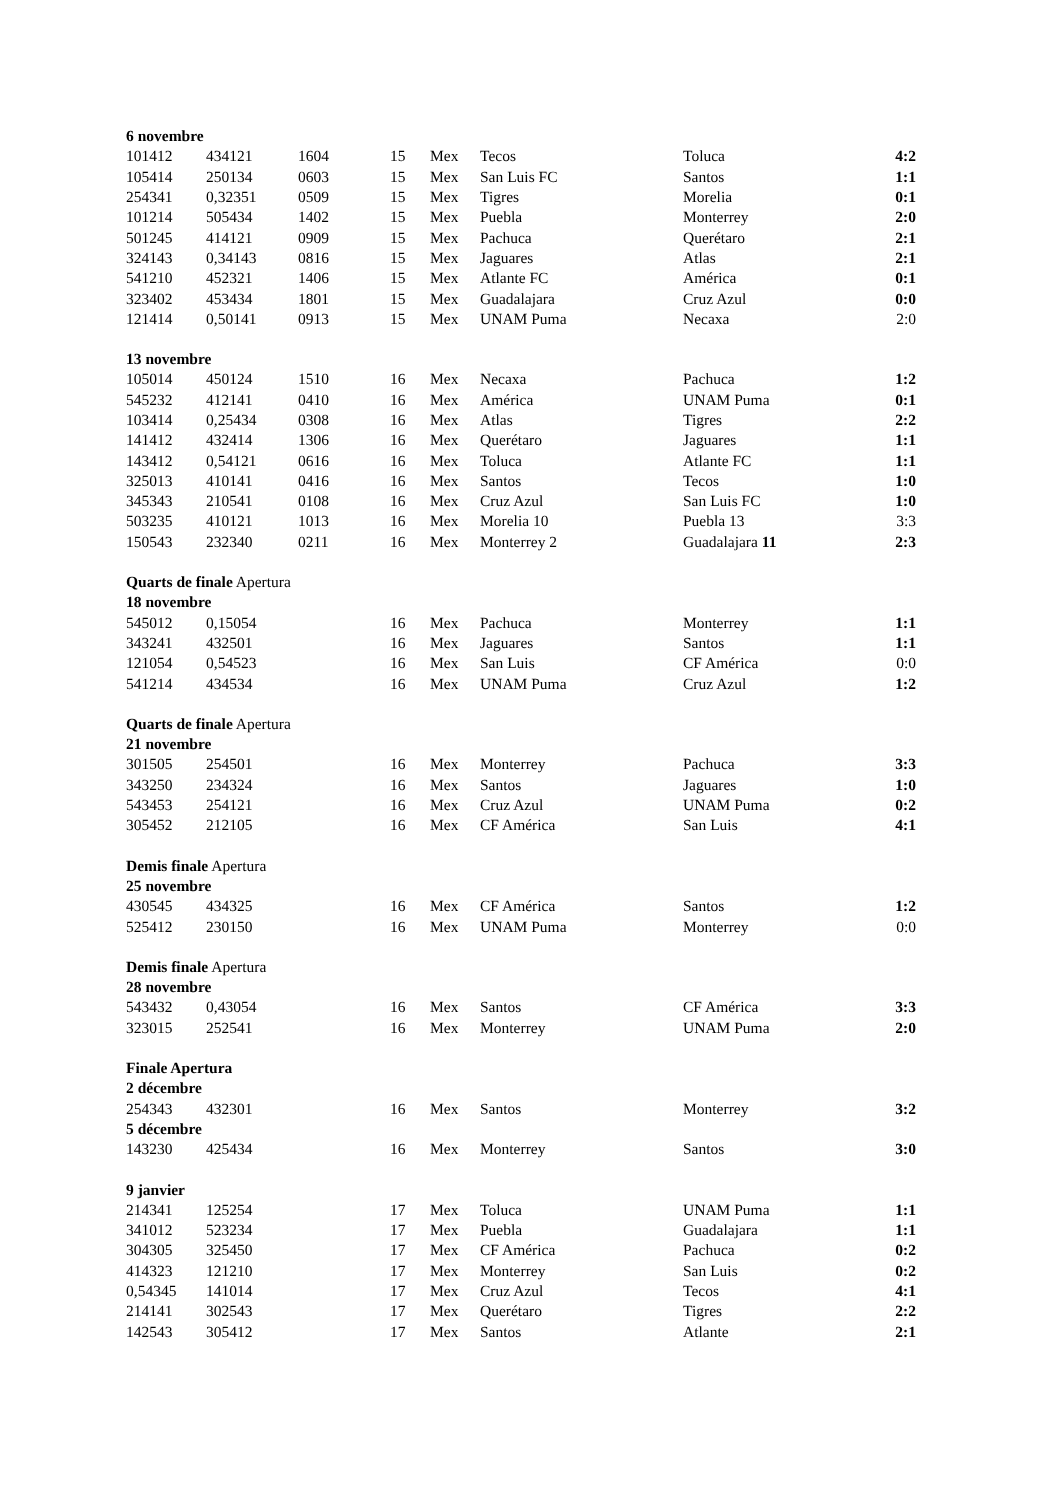| 6 novembre | | | | | | | |
| 101412 | 434121 | 1604 | 15 | Mex | Tecos | Toluca | 4:2 |
| 105414 | 250134 | 0603 | 15 | Mex | San Luis FC | Santos | 1:1 |
| 254341 | 0,32351 | 0509 | 15 | Mex | Tigres | Morelia | 0:1 |
| 101214 | 505434 | 1402 | 15 | Mex | Puebla | Monterrey | 2:0 |
| 501245 | 414121 | 0909 | 15 | Mex | Pachuca | Querétaro | 2:1 |
| 324143 | 0,34143 | 0816 | 15 | Mex | Jaguares | Atlas | 2:1 |
| 541210 | 452321 | 1406 | 15 | Mex | Atlante FC | América | 0:1 |
| 323402 | 453434 | 1801 | 15 | Mex | Guadalajara | Cruz Azul | 0:0 |
| 121414 | 0,50141 | 0913 | 15 | Mex | UNAM Puma | Necaxa | 2:0 |
| 13 novembre | | | | | | | |
| 105014 | 450124 | 1510 | 16 | Mex | Necaxa | Pachuca | 1:2 |
| 545232 | 412141 | 0410 | 16 | Mex | América | UNAM Puma | 0:1 |
| 103414 | 0,25434 | 0308 | 16 | Mex | Atlas | Tigres | 2:2 |
| 141412 | 432414 | 1306 | 16 | Mex | Querétaro | Jaguares | 1:1 |
| 143412 | 0,54121 | 0616 | 16 | Mex | Toluca | Atlante FC | 1:1 |
| 325013 | 410141 | 0416 | 16 | Mex | Santos | Tecos | 1:0 |
| 345343 | 210541 | 0108 | 16 | Mex | Cruz Azul | San Luis FC | 1:0 |
| 503235 | 410121 | 1013 | 16 | Mex | Morelia 10 | Puebla 13 | 3:3 |
| 150543 | 232340 | 0211 | 16 | Mex | Monterrey 2 | Guadalajara 11 | 2:3 |
| Quarts de finale Apertura | | | | | | | |
| 18 novembre | | | | | | | |
| 545012 | 0,15054 | | 16 | Mex | Pachuca | Monterrey | 1:1 |
| 343241 | 432501 | | 16 | Mex | Jaguares | Santos | 1:1 |
| 121054 | 0,54523 | | 16 | Mex | San Luis | CF América | 0:0 |
| 541214 | 434534 | | 16 | Mex | UNAM Puma | Cruz Azul | 1:2 |
| Quarts de finale Apertura | | | | | | | |
| 21 novembre | | | | | | | |
| 301505 | 254501 | | 16 | Mex | Monterrey | Pachuca | 3:3 |
| 343250 | 234324 | | 16 | Mex | Santos | Jaguares | 1:0 |
| 543453 | 254121 | | 16 | Mex | Cruz Azul | UNAM Puma | 0:2 |
| 305452 | 212105 | | 16 | Mex | CF América | San Luis | 4:1 |
| Demis finale Apertura | | | | | | | |
| 25 novembre | | | | | | | |
| 430545 | 434325 | | 16 | Mex | CF América | Santos | 1:2 |
| 525412 | 230150 | | 16 | Mex | UNAM Puma | Monterrey | 0:0 |
| Demis finale Apertura | | | | | | | |
| 28 novembre | | | | | | | |
| 543432 | 0,43054 | | 16 | Mex | Santos | CF América | 3:3 |
| 323015 | 252541 | | 16 | Mex | Monterrey | UNAM Puma | 2:0 |
| Finale Apertura | | | | | | | |
| 2 décembre | | | | | | | |
| 254343 | 432301 | | 16 | Mex | Santos | Monterrey | 3:2 |
| 5 décembre | | | | | | | |
| 143230 | 425434 | | 16 | Mex | Monterrey | Santos | 3:0 |
| 9 janvier | | | | | | | |
| 214341 | 125254 | | 17 | Mex | Toluca | UNAM Puma | 1:1 |
| 341012 | 523234 | | 17 | Mex | Puebla | Guadalajara | 1:1 |
| 304305 | 325450 | | 17 | Mex | CF América | Pachuca | 0:2 |
| 414323 | 121210 | | 17 | Mex | Monterrey | San Luis | 0:2 |
| 0,54345 | 141014 | | 17 | Mex | Cruz Azul | Tecos | 4:1 |
| 214141 | 302543 | | 17 | Mex | Querétaro | Tigres | 2:2 |
| 142543 | 305412 | | 17 | Mex | Santos | Atlante | 2:1 |